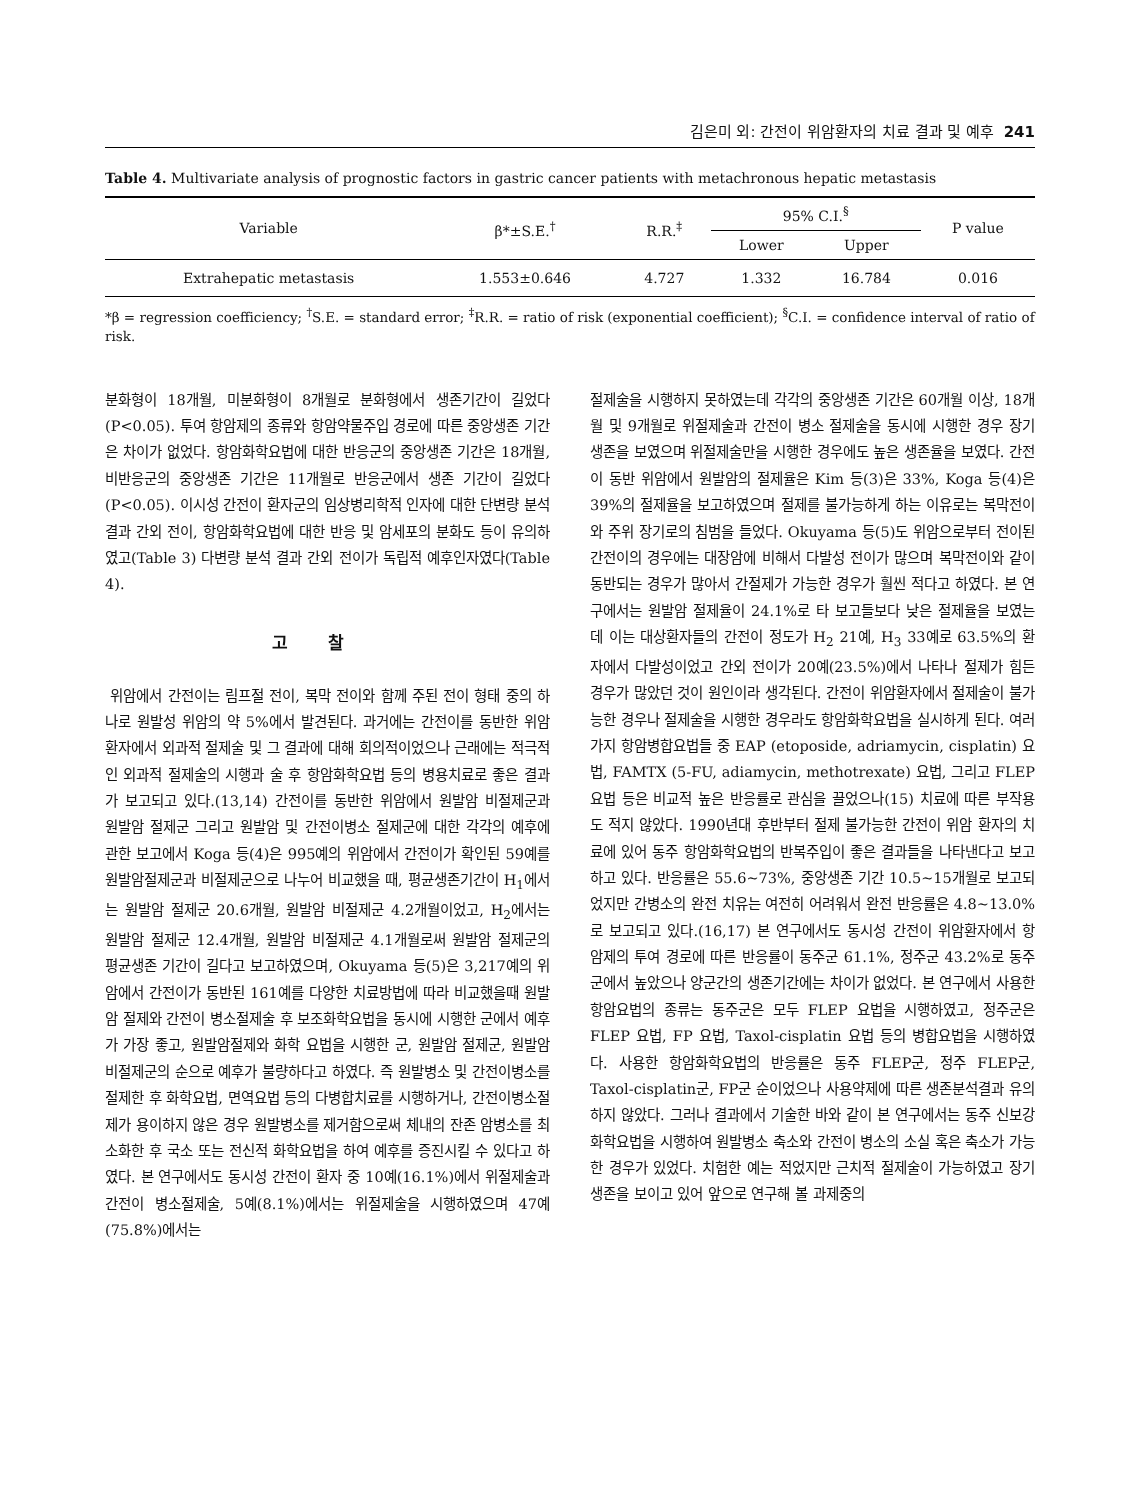김은미 외: 간전이 위암환자의 치료 결과 및 예후 241
Table 4. Multivariate analysis of prognostic factors in gastric cancer patients with metachronous hepatic metastasis
| Variable | β*±S.E.<sup>†</sup> | R.R.<sup>‡</sup> | 95% C.I.<sup>§</sup> | | P value |
| --- | --- | --- | --- | --- | --- |
| | | | Lower | Upper | |
| Extrahepatic metastasis | 1.553±0.646 | 4.727 | 1.332 | 16.784 | 0.016 |
*β = regression coefficiency; <sup>†</sup>S.E. = standard error; <sup>‡</sup>R.R. = ratio of risk (exponential coefficient); <sup>§</sup>C.I. = confidence interval of ratio of risk.
분화형이 18개월, 미분화형이 8개월로 분화형에서 생존기간이 길었다(P<0.05). 투여 항암제의 종류와 항암약물주입 경로에 따른 중앙생존 기간은 차이가 없었다. 항암화학요법에 대한 반응군의 중앙생존 기간은 18개월, 비반응군의 중앙생존 기간은 11개월로 반응군에서 생존 기간이 길었다(P<0.05). 이시성 간전이 환자군의 임상병리학적 인자에 대한 단변량 분석 결과 간외 전이, 항암화학요법에 대한 반응 및 암세포의 분화도 등이 유의하였고(Table 3) 다변량 분석 결과 간외 전이가 독립적 예후인자였다(Table 4).
고찰
위암에서 간전이는 림프절 전이, 복막 전이와 함께 주된 전이 형태 중의 하나로 원발성 위암의 약 5%에서 발견된다. 과거에는 간전이를 동반한 위암환자에서 외과적 절제술 및 그 결과에 대해 회의적이었으나 근래에는 적극적인 외과적 절제술의 시행과 술 후 항암화학요법 등의 병용치료로 좋은 결과가 보고되고 있다.(13,14) 간전이를 동반한 위암에서 원발암 비절제군과 원발암 절제군 그리고 원발암 및 간전이병소 절제군에 대한 각각의 예후에 관한 보고에서 Koga 등(4)은 995예의 위암에서 간전이가 확인된 59예를 원발암절제군과 비절제군으로 나누어 비교했을 때, 평균생존기간이 H<sub>1</sub>에서는 원발암 절제군 20.6개월, 원발암 비절제군 4.2개월이었고, H<sub>2</sub>에서는 원발암 절제군 12.4개월, 원발암 비절제군 4.1개월로써 원발암 절제군의 평균생존 기간이 길다고 보고하였으며, Okuyama 등(5)은 3,217예의 위암에서 간전이가 동반된 161예를 다양한 치료방법에 따라 비교했을때 원발암 절제와 간전이 병소절제술 후 보조화학요법을 동시에 시행한 군에서 예후가 가장 좋고, 원발암절제와 화학 요법을 시행한 군, 원발암 절제군, 원발암 비절제군의 순으로 예후가 불량하다고 하였다. 즉 원발병소 및 간전이병소를 절제한 후 화학요법, 면역요법 등의 다병합치료를 시행하거나, 간전이병소절제가 용이하지 않은 경우 원발병소를 제거함으로써 체내의 잔존 암병소를 최소화한 후 국소 또는 전신적 화학요법을 하여 예후를 증진시킬 수 있다고 하였다. 본 연구에서도 동시성 간전이 환자 중 10예(16.1%)에서 위절제술과 간전이 병소절제술, 5예(8.1%)에서는 위절제술을 시행하였으며 47예(75.8%)에서는
절제술을 시행하지 못하였는데 각각의 중앙생존 기간은 60개월 이상, 18개월 및 9개월로 위절제술과 간전이 병소 절제술을 동시에 시행한 경우 장기생존을 보였으며 위절제술만을 시행한 경우에도 높은 생존율을 보였다. 간전이 동반 위암에서 원발암의 절제율은 Kim 등(3)은 33%, Koga 등(4)은 39%의 절제율을 보고하였으며 절제를 불가능하게 하는 이유로는 복막전이와 주위 장기로의 침범을 들었다. Okuyama 등(5)도 위암으로부터 전이된 간전이의 경우에는 대장암에 비해서 다발성 전이가 많으며 복막전이와 같이 동반되는 경우가 많아서 간절제가 가능한 경우가 훨씬 적다고 하였다. 본 연구에서는 원발암 절제율이 24.1%로 타 보고들보다 낮은 절제율을 보였는데 이는 대상환자들의 간전이 정도가 H<sub>2</sub> 21예, H<sub>3</sub> 33예로 63.5%의 환자에서 다발성이었고 간외 전이가 20예(23.5%)에서 나타나 절제가 힘든 경우가 많았던 것이 원인이라 생각된다. 간전이 위암환자에서 절제술이 불가능한 경우나 절제술을 시행한 경우라도 항암화학요법을 실시하게 된다. 여러가지 항암병합요법들 중 EAP (etoposide, adriamycin, cisplatin) 요법, FAMTX (5-FU, adiamycin, methotrexate) 요법, 그리고 FLEP 요법 등은 비교적 높은 반응률로 관심을 끌었으나(15) 치료에 따른 부작용도 적지 않았다. 1990년대 후반부터 절제 불가능한 간전이 위암 환자의 치료에 있어 동주 항암화학요법의 반복주입이 좋은 결과들을 나타낸다고 보고하고 있다. 반응률은 55.6~73%, 중앙생존 기간 10.5~15개월로 보고되었지만 간병소의 완전 치유는 여전히 어려워서 완전 반응률은 4.8~13.0%로 보고되고 있다.(16,17) 본 연구에서도 동시성 간전이 위암환자에서 항암제의 투여 경로에 따른 반응률이 동주군 61.1%, 정주군 43.2%로 동주군에서 높았으나 양군간의 생존기간에는 차이가 없었다. 본 연구에서 사용한 항암요법의 종류는 동주군은 모두 FLEP 요법을 시행하였고, 정주군은 FLEP 요법, FP 요법, Taxol-cisplatin 요법 등의 병합요법을 시행하였다. 사용한 항암화학요법의 반응률은 동주 FLEP군, 정주 FLEP군, Taxol-cisplatin군, FP군 순이었으나 사용약제에 따른 생존분석결과 유의하지 않았다. 그러나 결과에서 기술한 바와 같이 본 연구에서는 동주 신보강화학요법을 시행하여 원발병소 축소와 간전이 병소의 소실 혹은 축소가 가능한 경우가 있었다. 치험한 예는 적었지만 근치적 절제술이 가능하였고 장기생존을 보이고 있어 앞으로 연구해 볼 과제중의